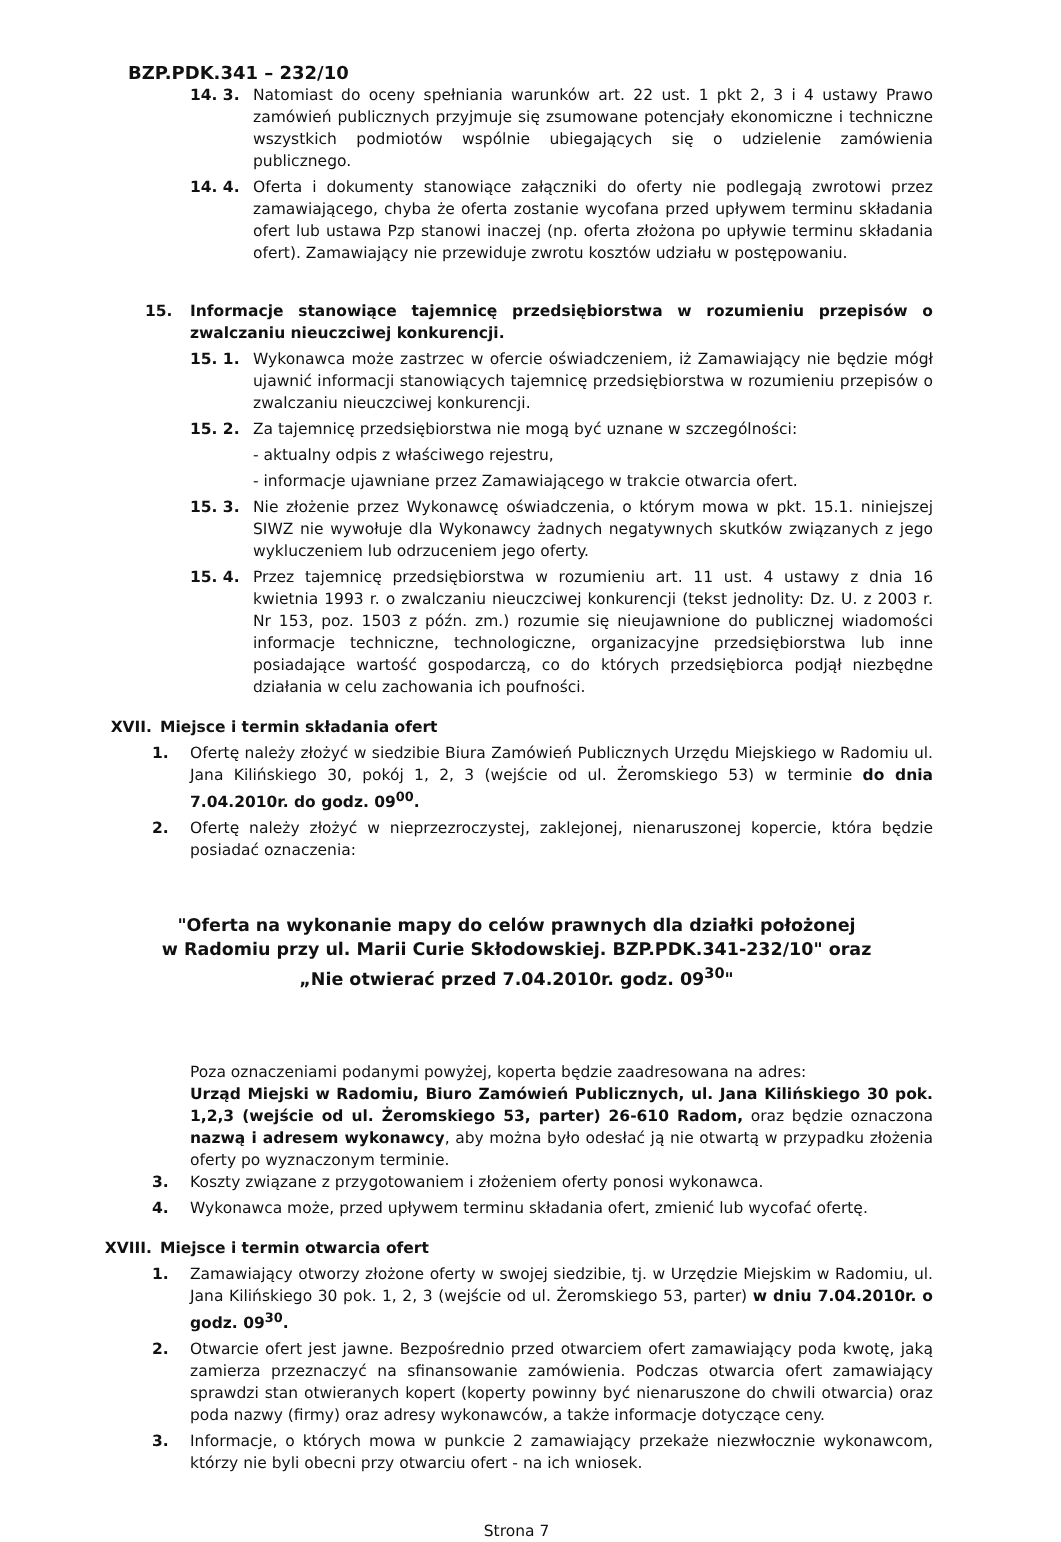BZP.PDK.341 – 232/10
14. 3. Natomiast do oceny spełniania warunków art. 22 ust. 1 pkt 2, 3 i 4 ustawy Prawo zamówień publicznych przyjmuje się zsumowane potencjały ekonomiczne i techniczne wszystkich podmiotów wspólnie ubiegających się o udzielenie zamówienia publicznego.
14. 4. Oferta i dokumenty stanowiące załączniki do oferty nie podlegają zwrotowi przez zamawiającego, chyba że oferta zostanie wycofana przed upływem terminu składania ofert lub ustawa Pzp stanowi inaczej (np. oferta złożona po upływie terminu składania ofert). Zamawiający nie przewiduje zwrotu kosztów udziału w postępowaniu.
15. Informacje stanowiące tajemnicę przedsiębiorstwa w rozumieniu przepisów o zwalczaniu nieuczciwej konkurencji.
15. 1. Wykonawca może zastrzec w ofercie oświadczeniem, iż Zamawiający nie będzie mógł ujawnić informacji stanowiących tajemnicę przedsiębiorstwa w rozumieniu przepisów o zwalczaniu nieuczciwej konkurencji.
15. 2. Za tajemnicę przedsiębiorstwa nie mogą być uznane w szczególności:
- aktualny odpis z właściwego rejestru,
- informacje ujawniane przez Zamawiającego w trakcie otwarcia ofert.
15. 3. Nie złożenie przez Wykonawcę oświadczenia, o którym mowa w pkt. 15.1. niniejszej SIWZ nie wywołuje dla Wykonawcy żadnych negatywnych skutków związanych z jego wykluczeniem lub odrzuceniem jego oferty.
15. 4. Przez tajemnicę przedsiębiorstwa w rozumieniu art. 11 ust. 4 ustawy z dnia 16 kwietnia 1993 r. o zwalczaniu nieuczciwej konkurencji (tekst jednolity: Dz. U. z 2003 r. Nr 153, poz. 1503 z późn. zm.) rozumie się nieujawnione do publicznej wiadomości informacje techniczne, technologiczne, organizacyjne przedsiębiorstwa lub inne posiadające wartość gospodarczą, co do których przedsiębiorca podjął niezbędne działania w celu zachowania ich poufności.
XVII. Miejsce i termin składania ofert
1. Ofertę należy złożyć w siedzibie Biura Zamówień Publicznych Urzędu Miejskiego w Radomiu ul. Jana Kilińskiego 30, pokój 1, 2, 3 (wejście od ul. Żeromskiego 53) w terminie do dnia 7.04.2010r. do godz. 09<sup>00</sup>.
2. Ofertę należy złożyć w nieprzezroczystej, zaklejonej, nienaruszonej kopercie, która będzie posiadać oznaczenia:
"Oferta na wykonanie mapy do celów prawnych dla działki położonej
w Radomiu przy ul. Marii Curie Skłodowskiej. BZP.PDK.341-232/10" oraz
„Nie otwierać przed 7.04.2010r. godz. 09<sup>30</sup>"
Poza oznaczeniami podanymi powyżej, koperta będzie zaadresowana na adres:
Urząd Miejski w Radomiu, Biuro Zamówień Publicznych, ul. Jana Kilińskiego 30 pok. 1,2,3 (wejście od ul. Żeromskiego 53, parter) 26-610 Radom, oraz będzie oznaczona nazwą i adresem wykonawcy, aby można było odesłać ją nie otwartą w przypadku złożenia oferty po wyznaczonym terminie.
3. Koszty związane z przygotowaniem i złożeniem oferty ponosi wykonawca.
4. Wykonawca może, przed upływem terminu składania ofert, zmienić lub wycofać ofertę.
XVIII. Miejsce i termin otwarcia ofert
1. Zamawiający otworzy złożone oferty w swojej siedzibie, tj. w Urzędzie Miejskim w Radomiu, ul. Jana Kilińskiego 30 pok. 1, 2, 3 (wejście od ul. Żeromskiego 53, parter) w dniu 7.04.2010r. o godz. 09<sup>30</sup>.
2. Otwarcie ofert jest jawne. Bezpośrednio przed otwarciem ofert zamawiający poda kwotę, jaką zamierza przeznaczyć na sfinansowanie zamówienia. Podczas otwarcia ofert zamawiający sprawdzi stan otwieranych kopert (koperty powinny być nienaruszone do chwili otwarcia) oraz poda nazwy (firmy) oraz adresy wykonawców, a także informacje dotyczące ceny.
3. Informacje, o których mowa w punkcie 2 zamawiający przekaże niezwłocznie wykonawcom, którzy nie byli obecni przy otwarciu ofert - na ich wniosek.
Strona 7